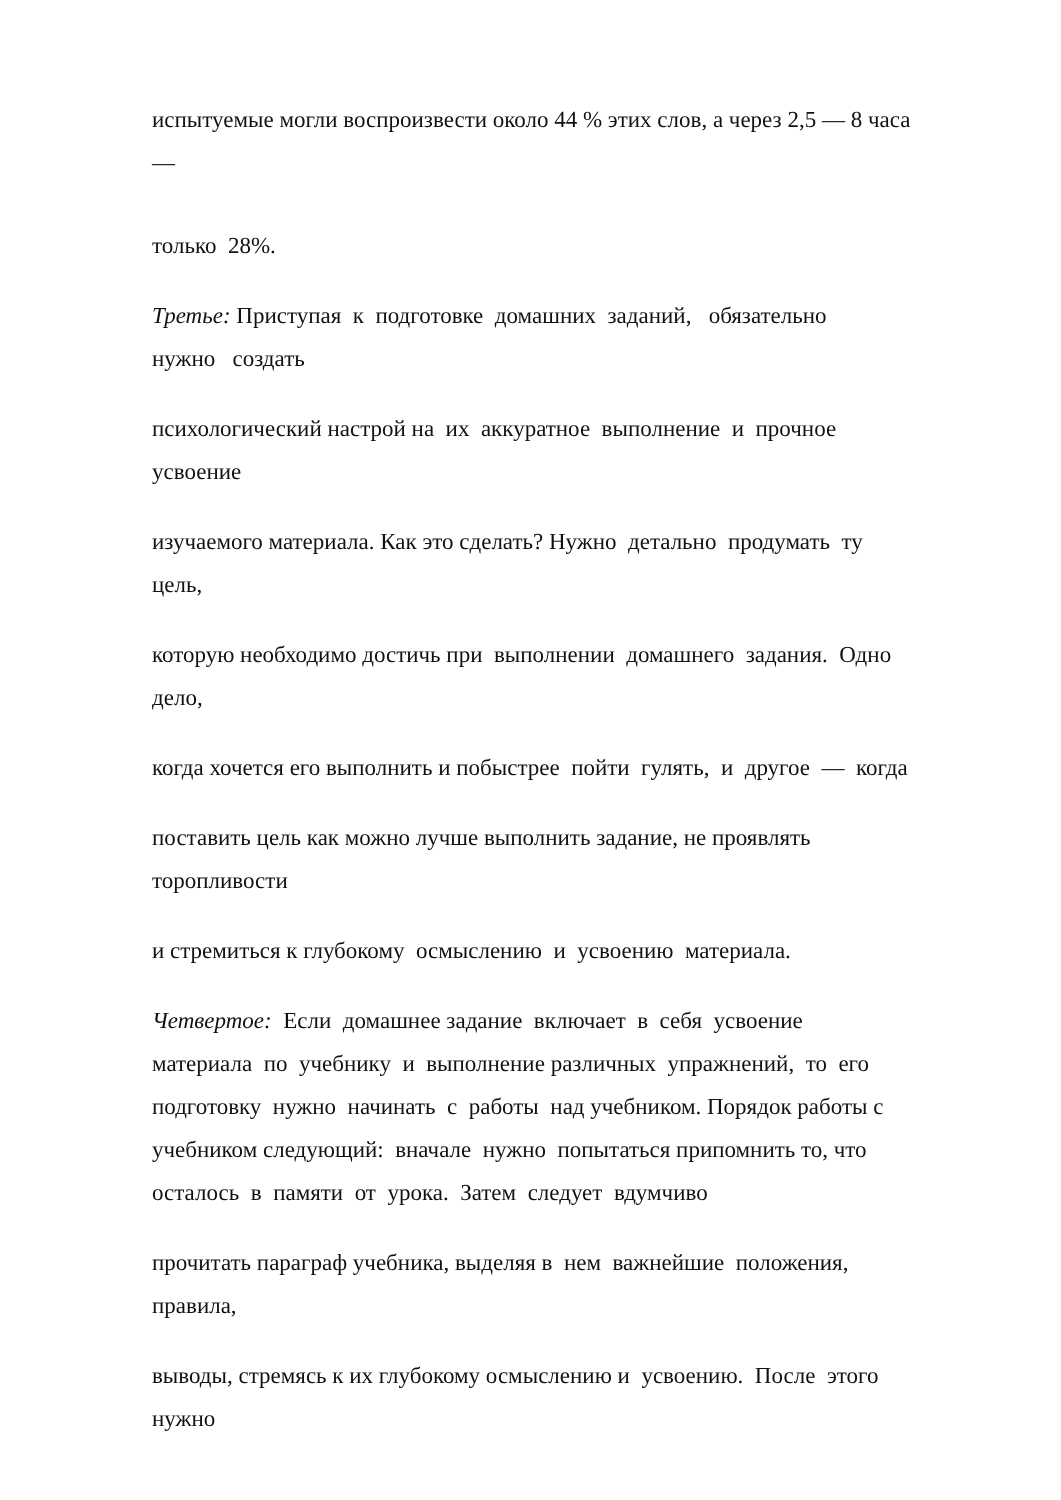испытуемые могли воспроизвести около 44 % этих слов, а через 2,5 — 8 часа
—
только 28%.
Третье: Приступая к подготовке домашних заданий, обязательно
нужно создать
психологический настрой на их аккуратное выполнение и прочное
усвоение
изучаемого материала. Как это сделать? Нужно детально продумать ту
цель,
которую необходимо достичь при выполнении домашнего задания. Одно
дело,
когда хочется его выполнить и побыстрее пойти гулять, и другое — когда
поставить цель как можно лучше выполнить задание, не проявлять
торопливости
и стремиться к глубокому осмыслению и усвоению материала.
Четвертое: Если домашнее задание включает в себя усвоение
материала по учебнику и выполнение различных упражнений, то его
подготовку нужно начинать с работы над учебником. Порядок работы с
учебником следующий: вначале нужно попытаться припомнить то, что
осталось в памяти от урока. Затем следует вдумчиво
прочитать параграф учебника, выделяя в нем важнейшие положения,
правила,
выводы, стремясь к их глубокому осмыслению и усвоению. После этого
нужно